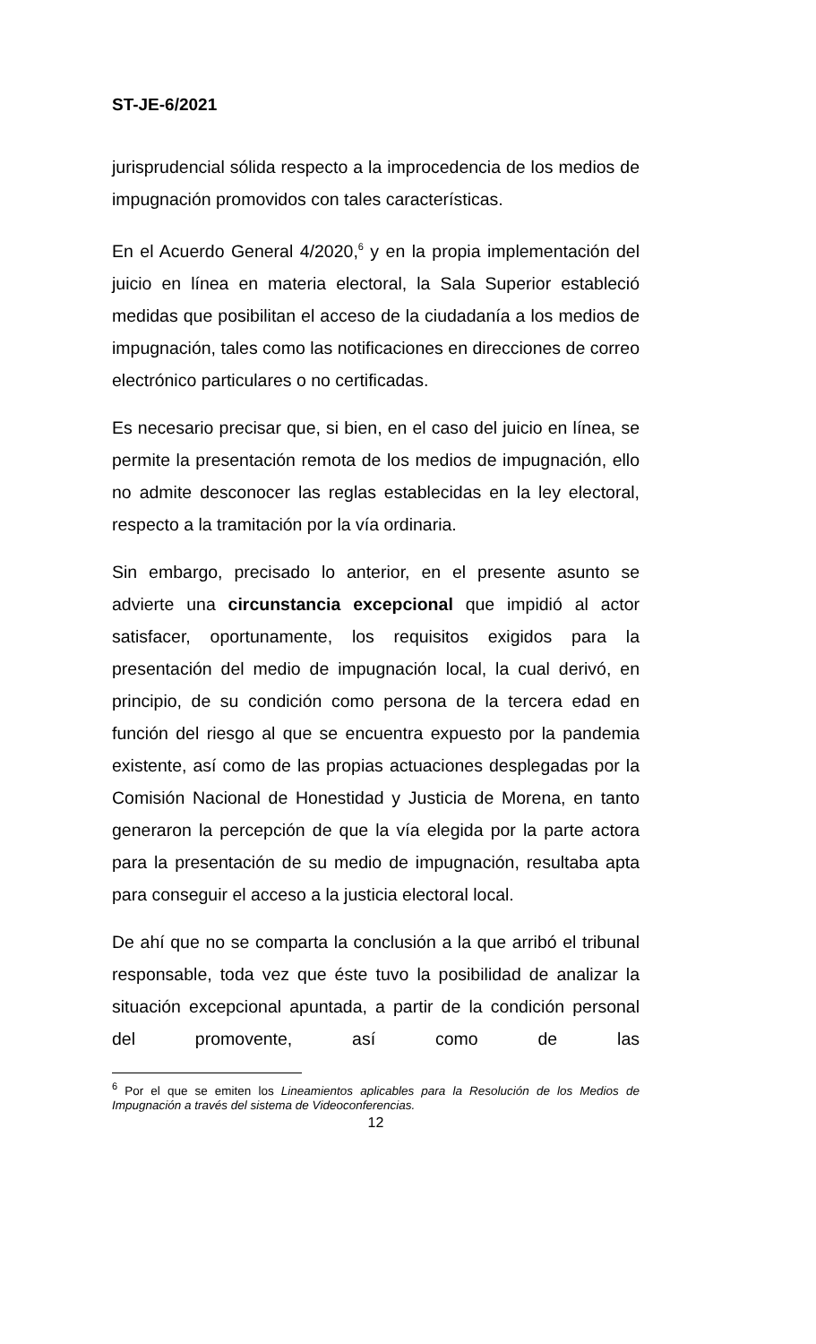ST-JE-6/2021
jurisprudencial sólida respecto a la improcedencia de los medios de impugnación promovidos con tales características.
En el Acuerdo General 4/2020,<sup>6</sup> y en la propia implementación del juicio en línea en materia electoral, la Sala Superior estableció medidas que posibilitan el acceso de la ciudadanía a los medios de impugnación, tales como las notificaciones en direcciones de correo electrónico particulares o no certificadas.
Es necesario precisar que, si bien, en el caso del juicio en línea, se permite la presentación remota de los medios de impugnación, ello no admite desconocer las reglas establecidas en la ley electoral, respecto a la tramitación por la vía ordinaria.
Sin embargo, precisado lo anterior, en el presente asunto se advierte una circunstancia excepcional que impidió al actor satisfacer, oportunamente, los requisitos exigidos para la presentación del medio de impugnación local, la cual derivó, en principio, de su condición como persona de la tercera edad en función del riesgo al que se encuentra expuesto por la pandemia existente, así como de las propias actuaciones desplegadas por la Comisión Nacional de Honestidad y Justicia de Morena, en tanto generaron la percepción de que la vía elegida por la parte actora para la presentación de su medio de impugnación, resultaba apta para conseguir el acceso a la justicia electoral local.
De ahí que no se comparta la conclusión a la que arribó el tribunal responsable, toda vez que éste tuvo la posibilidad de analizar la situación excepcional apuntada, a partir de la condición personal del promovente, así como de las
<sup>6</sup> Por el que se emiten los Lineamientos aplicables para la Resolución de los Medios de Impugnación a través del sistema de Videoconferencias.
12